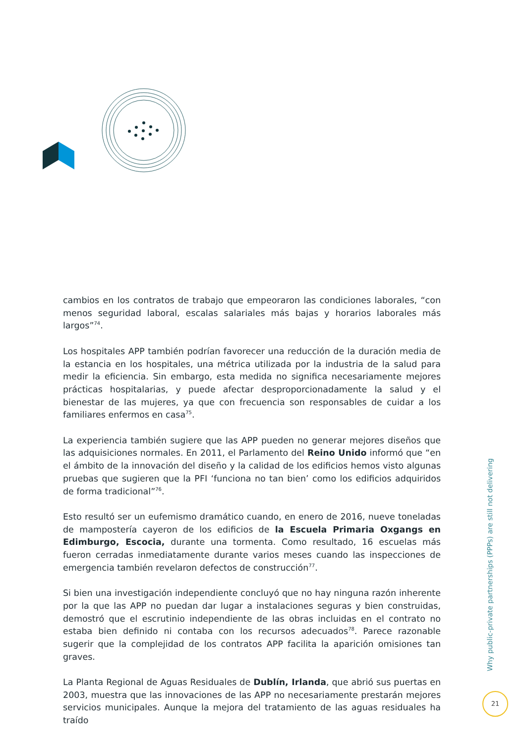cambios en los contratos de trabajo que empeoraron las condiciones laborales, “con menos seguridad laboral, escalas salariales más bajas y horarios laborales más largos”<sup>74</sup>.
Los hospitales APP también podrían favorecer una reducción de la duración media de la estancia en los hospitales, una métrica utilizada por la industria de la salud para medir la eficiencia. Sin embargo, esta medida no significa necesariamente mejores prácticas hospitalarias, y puede afectar desproporcionadamente la salud y el bienestar de las mujeres, ya que con frecuencia son responsables de cuidar a los familiares enfermos en casa<sup>75</sup>.
La experiencia también sugiere que las APP pueden no generar mejores diseños que las adquisiciones normales. En 2011, el Parlamento del Reino Unido informó que “en el ámbito de la innovación del diseño y la calidad de los edificios hemos visto algunas pruebas que sugieren que la PFI ‘funciona no tan bien’ como los edificios adquiridos de forma tradicional”<sup>76</sup>.
Esto resultó ser un eufemismo dramático cuando, en enero de 2016, nueve toneladas de mampostería cayeron de los edificios de la Escuela Primaria Oxgangs en Edimburgo, Escocia, durante una tormenta. Como resultado, 16 escuelas más fueron cerradas inmediatamente durante varios meses cuando las inspecciones de emergencia también revelaron defectos de construcción<sup>77</sup>.
Si bien una investigación independiente concluyó que no hay ninguna razón inherente por la que las APP no puedan dar lugar a instalaciones seguras y bien construidas, demostró que el escrutinio independiente de las obras incluidas en el contrato no estaba bien definido ni contaba con los recursos adecuados<sup>78</sup>. Parece razonable sugerir que la complejidad de los contratos APP facilita la aparición omisiones tan graves.
La Planta Regional de Aguas Residuales de Dublín, Irlanda, que abrió sus puertas en 2003, muestra que las innovaciones de las APP no necesariamente prestarán mejores servicios municipales. Aunque la mejora del tratamiento de las aguas residuales ha traído
Why public-private partnerships (PPPs) are still not delivering
21